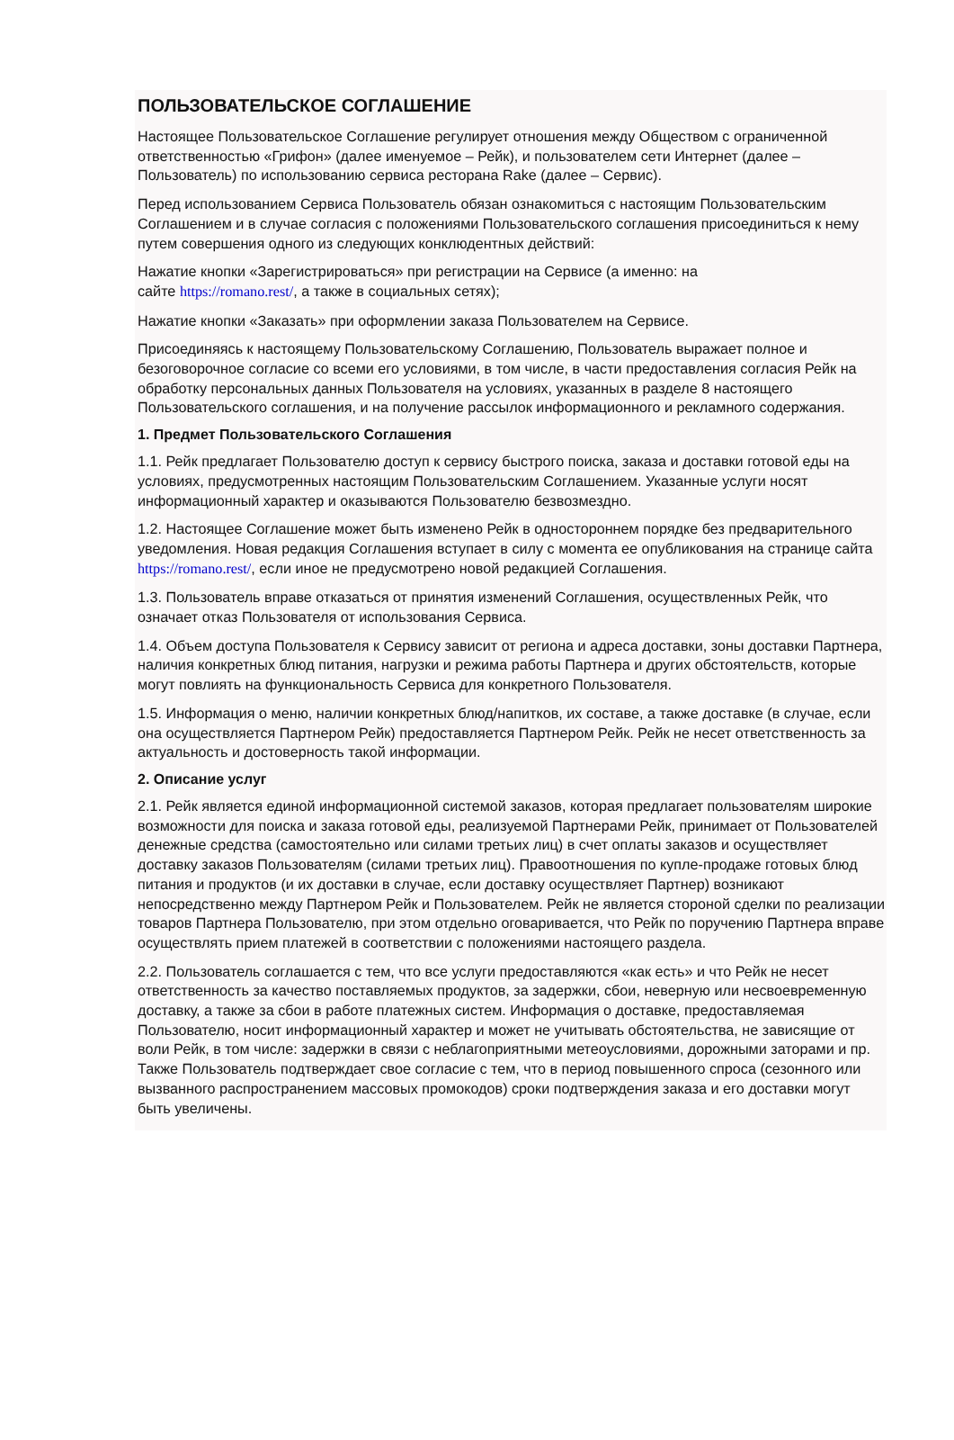ПОЛЬЗОВАТЕЛЬСКОЕ СОГЛАШЕНИЕ
Настоящее Пользовательское Соглашение регулирует отношения между Обществом с ограниченной ответственностью «Грифон» (далее именуемое – Рейк), и пользователем сети Интернет (далее – Пользователь) по использованию сервиса ресторана Rake (далее – Сервис).
Перед использованием Сервиса Пользователь обязан ознакомиться с настоящим Пользовательским Соглашением и в случае согласия с положениями Пользовательского соглашения присоединиться к нему путем совершения одного из следующих конклюдентных действий:
Нажатие кнопки «Зарегистрироваться» при регистрации на Сервисе (а именно: на
сайте https://romano.rest/, а также в социальных сетях);
Нажатие кнопки «Заказать» при оформлении заказа Пользователем на Сервисе.
Присоединяясь к настоящему Пользовательскому Соглашению, Пользователь выражает полное и безоговорочное согласие со всеми его условиями, в том числе, в части предоставления согласия Рейк на обработку персональных данных Пользователя на условиях, указанных в разделе 8 настоящего Пользовательского соглашения, и на получение рассылок информационного и рекламного содержания.
1. Предмет Пользовательского Соглашения
1.1. Рейк предлагает Пользователю доступ к сервису быстрого поиска, заказа и доставки готовой еды на условиях, предусмотренных настоящим Пользовательским Соглашением. Указанные услуги носят информационный характер и оказываются Пользователю безвозмездно.
1.2. Настоящее Соглашение может быть изменено Рейк в одностороннем порядке без предварительного уведомления. Новая редакция Соглашения вступает в силу с момента ее опубликования на странице сайта https://romano.rest/, если иное не предусмотрено новой редакцией Соглашения.
1.3. Пользователь вправе отказаться от принятия изменений Соглашения, осуществленных Рейк, что означает отказ Пользователя от использования Сервиса.
1.4. Объем доступа Пользователя к Сервису зависит от региона и адреса доставки, зоны доставки Партнера, наличия конкретных блюд питания, нагрузки и режима работы Партнера и других обстоятельств, которые могут повлиять на функциональность Сервиса для конкретного Пользователя.
1.5. Информация о меню, наличии конкретных блюд/напитков, их составе, а также доставке (в случае, если она осуществляется Партнером Рейк) предоставляется Партнером Рейк. Рейк не несет ответственность за актуальность и достоверность такой информации.
2. Описание услуг
2.1. Рейк является единой информационной системой заказов, которая предлагает пользователям широкие возможности для поиска и заказа готовой еды, реализуемой Партнерами Рейк, принимает от Пользователей денежные средства (самостоятельно или силами третьих лиц) в счет оплаты заказов и осуществляет доставку заказов Пользователям (силами третьих лиц). Правоотношения по купле-продаже готовых блюд питания и продуктов (и их доставки в случае, если доставку осуществляет Партнер) возникают непосредственно между Партнером Рейк и Пользователем. Рейк не является стороной сделки по реализации товаров Партнера Пользователю, при этом отдельно оговаривается, что Рейк по поручению Партнера вправе осуществлять прием платежей в соответствии с положениями настоящего раздела.
2.2. Пользователь соглашается с тем, что все услуги предоставляются «как есть» и что Рейк не несет ответственность за качество поставляемых продуктов, за задержки, сбои, неверную или несвоевременную доставку, а также за сбои в работе платежных систем. Информация о доставке, предоставляемая Пользователю, носит информационный характер и может не учитывать обстоятельства, не зависящие от воли Рейк, в том числе: задержки в связи с неблагоприятными метеоусловиями, дорожными заторами и пр. Также Пользователь подтверждает свое согласие с тем, что в период повышенного спроса (сезонного или вызванного распространением массовых промокодов) сроки подтверждения заказа и его доставки могут быть увеличены.